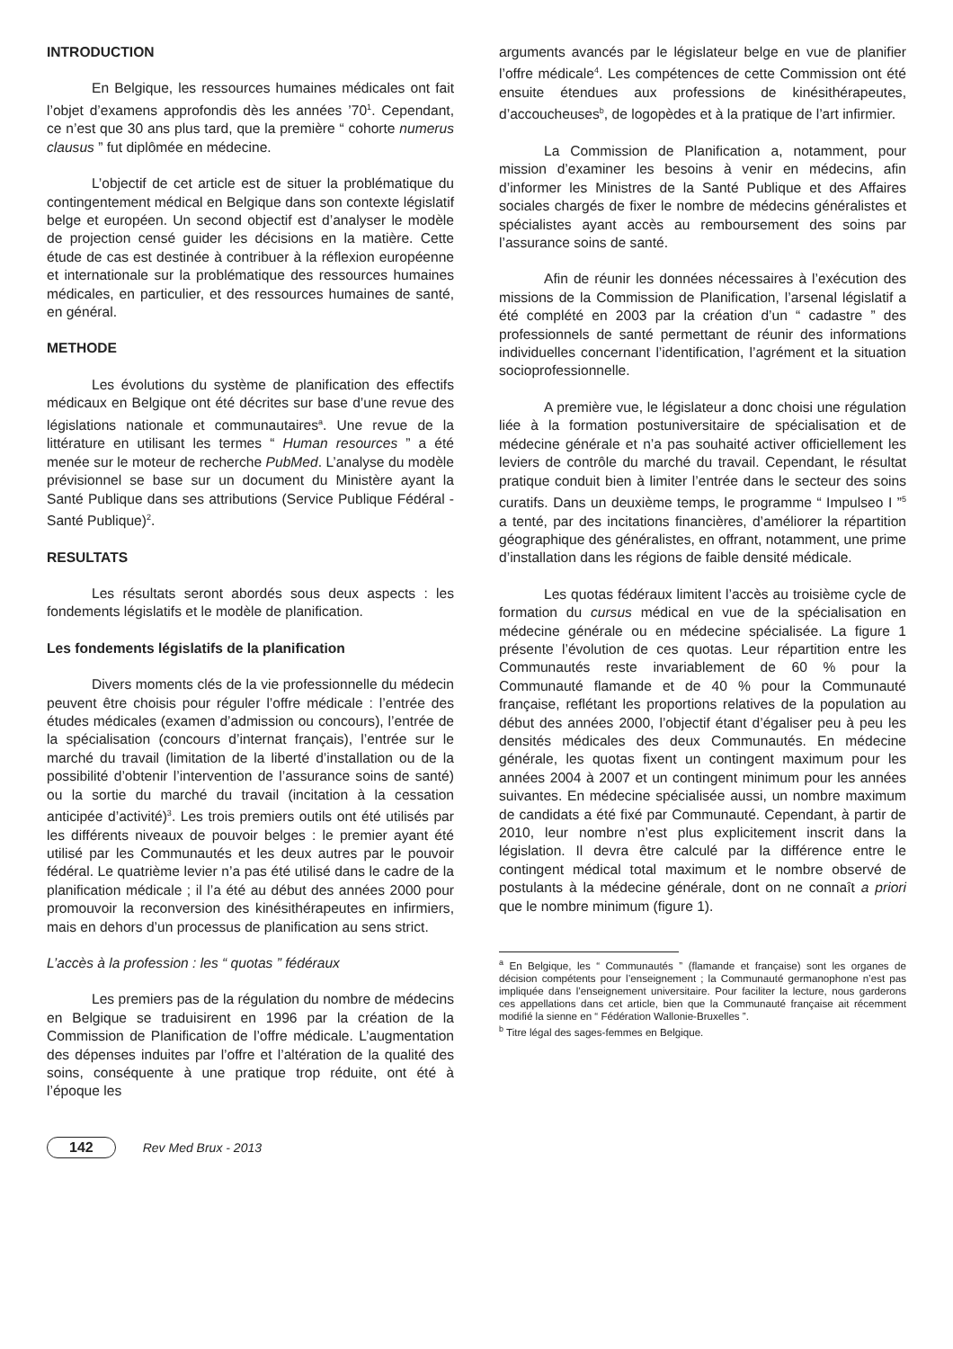INTRODUCTION
En Belgique, les ressources humaines médicales ont fait l’objet d’examens approfondis dès les années ’70<sup>1</sup>. Cependant, ce n’est que 30 ans plus tard, que la première “ cohorte numerus clausus ” fut diplômée en médecine.
L’objectif de cet article est de situer la problématique du contingentement médical en Belgique dans son contexte législatif belge et européen. Un second objectif est d’analyser le modèle de projection censé guider les décisions en la matière. Cette étude de cas est destinée à contribuer à la réflexion européenne et internationale sur la problématique des ressources humaines médicales, en particulier, et des ressources humaines de santé, en général.
METHODE
Les évolutions du système de planification des effectifs médicaux en Belgique ont été décrites sur base d’une revue des législations nationale et communautaires<sup>a</sup>. Une revue de la littérature en utilisant les termes “ Human resources ” a été menée sur le moteur de recherche PubMed. L’analyse du modèle prévisionnel se base sur un document du Ministère ayant la Santé Publique dans ses attributions (Service Publique Fédéral - Santé Publique)<sup>2</sup>.
RESULTATS
Les résultats seront abordés sous deux aspects : les fondements législatifs et le modèle de planification.
Les fondements législatifs de la planification
Divers moments clés de la vie professionnelle du médecin peuvent être choisis pour réguler l’offre médicale : l’entrée des études médicales (examen d’admission ou concours), l’entrée de la spécialisation (concours d’internat français), l’entrée sur le marché du travail (limitation de la liberté d’installation ou de la possibilité d’obtenir l’intervention de l’assurance soins de santé) ou la sortie du marché du travail (incitation à la cessation anticipée d’activité)<sup>3</sup>. Les trois premiers outils ont été utilisés par les différents niveaux de pouvoir belges : le premier ayant été utilisé par les Communautés et les deux autres par le pouvoir fédéral. Le quatrième levier n’a pas été utilisé dans le cadre de la planification médicale ; il l’a été au début des années 2000 pour promouvoir la reconversion des kinésithérapeutes en infirmiers, mais en dehors d’un processus de planification au sens strict.
L’accès à la profession : les “ quotas ” fédéraux
Les premiers pas de la régulation du nombre de médecins en Belgique se traduisirent en 1996 par la création de la Commission de Planification de l’offre médicale. L’augmentation des dépenses induites par l’offre et l’altération de la qualité des soins, conséquente à une pratique trop réduite, ont été à l’époque les
arguments avancés par le législateur belge en vue de planifier l’offre médicale<sup>4</sup>. Les compétences de cette Commission ont été ensuite étendues aux professions de kinésithérapeutes, d’accoucheuses<sup>b</sup>, de logopèdes et à la pratique de l’art infirmier.
La Commission de Planification a, notamment, pour mission d’examiner les besoins à venir en médecins, afin d’informer les Ministres de la Santé Publique et des Affaires sociales chargés de fixer le nombre de médecins généralistes et spécialistes ayant accès au remboursement des soins par l’assurance soins de santé.
Afin de réunir les données nécessaires à l’exécution des missions de la Commission de Planification, l’arsenal législatif a été complété en 2003 par la création d’un “ cadastre ” des professionnels de santé permettant de réunir des informations individuelles concernant l’identification, l’agrément et la situation socioprofessionnelle.
A première vue, le législateur a donc choisi une régulation liée à la formation postuniversitaire de spécialisation et de médecine générale et n’a pas souhaité activer officiellement les leviers de contrôle du marché du travail. Cependant, le résultat pratique conduit bien à limiter l’entrée dans le secteur des soins curatifs. Dans un deuxième temps, le programme “ Impulseo I ”<sup>5</sup> a tenté, par des incitations financières, d’améliorer la répartition géographique des généralistes, en offrant, notamment, une prime d’installation dans les régions de faible densité médicale.
Les quotas fédéraux limitent l’accès au troisième cycle de formation du cursus médical en vue de la spécialisation en médecine générale ou en médecine spécialisée. La figure 1 présente l’évolution de ces quotas. Leur répartition entre les Communautés reste invariablement de 60 % pour la Communauté flamande et de 40 % pour la Communauté française, reflétant les proportions relatives de la population au début des années 2000, l’objectif étant d’égaliser peu à peu les densités médicales des deux Communautés. En médecine générale, les quotas fixent un contingent maximum pour les années 2004 à 2007 et un contingent minimum pour les années suivantes. En médecine spécialisée aussi, un nombre maximum de candidats a été fixé par Communauté. Cependant, à partir de 2010, leur nombre n’est plus explicitement inscrit dans la législation. Il devra être calculé par la différence entre le contingent médical total maximum et le nombre observé de postulants à la médecine générale, dont on ne connaît a priori que le nombre minimum (figure 1).
<sup>a</sup> En Belgique, les “ Communautés ” (flamande et française) sont les organes de décision compétents pour l’enseignement ; la Communauté germanophone n’est pas impliquée dans l’enseignement universitaire. Pour faciliter la lecture, nous garderons ces appellations dans cet article, bien que la Communauté française ait récemment modifié la sienne en “ Fédération Wallonie-Bruxelles ”.
<sup>b</sup> Titre légal des sages-femmes en Belgique.
142 Rev Med Brux - 2013